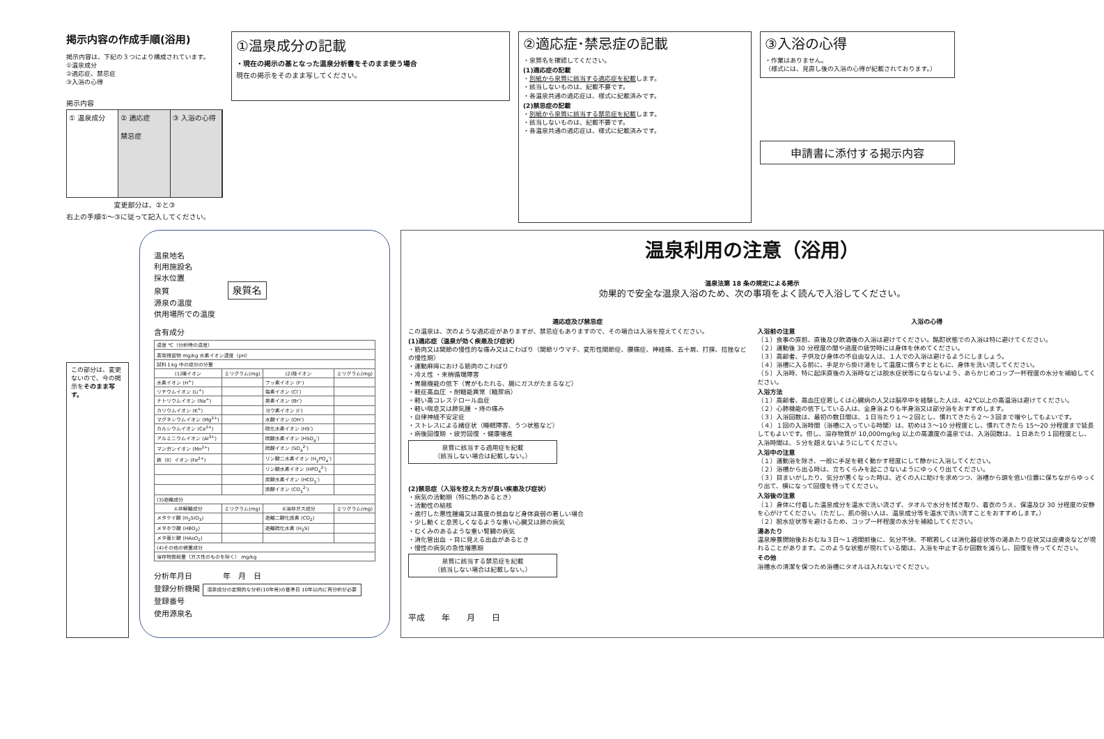掲示内容の作成手順(浴用)
掲示内容は、下記の３つにより構成されています。
①温泉成分
②適応症、禁忌症
③入浴の心得
掲示内容
① 温泉成分
② 適応症
禁忌症
③ 入浴の心得
変更部分は、②と③
右上の手順①～③に従って記入してください。
①温泉成分の記載
・現在の掲示の基となった温泉分析書をそのまま使う場合
現在の掲示をそのまま写してください。
②適応症･禁忌症の記載
・泉質名を確認してください。
(1)適応症の記載
・別紙から泉質に該当する適応症を記載します。
・該当しないものは、記載不要です。
・各温泉共通の適応症は、様式に記載済みです。
(2)禁忌症の記載
・別紙から泉質に該当する禁忌症を記載します。
・該当しないものは、記載不要です。
・各温泉共通の適応症は、様式に記載済みです。
③入浴の心得
・作業はありません。
（様式には、見直し後の入浴の心得が記載されております。）
申請書に添付する掲示内容
この部分は、変更ないので、今の掲示をそのまま写す。
温泉地名
利用施設名
採水位置
泉質 泉質名
源泉の温度
供用場所での温度
含有成分
| 温度 ℃（分析時の温度） | | | |
| 蒸発残留物 mg/kg 水素イオン濃度（pH） | | | |
| 試料１kg 中の成分の分量 | | | |
| (1)陽イオン | ミリグラム(mg) | (2)陰イオン | ミリグラム(mg) |
| 水素イオン (H<sup>+</sup>) | | フッ素イオン (F<sup>-</sup>) | |
| リチウムイオン (Li<sup>+</sup>) | | 塩素イオン (Cl<sup>-</sup>) | |
| ナトリウムイオン (Na<sup>+</sup>) | | 臭素イオン (Br<sup>-</sup>) | |
| カリウムイオン (K<sup>+</sup>) | | ヨウ素イオン (I<sup>-</sup>) | |
| マグネシウムイオン (Mg<sup>2+</sup>) | | 水酸イオン (OH<sup>-</sup>) | |
| カルシウムイオン (Ca<sup>2+</sup>) | | 硫化水素イオン (HS<sup>-</sup>) | |
| アルミニウムイオン (Al<sup>3+</sup>) | | 硫酸水素イオン (HSO<sub>4</sub><sup>-</sup>) | |
| マンガンイオン (Mn<sup>2+</sup>) | | 硫酸イオン (SO<sub>4</sub><sup>2-</sup>) | |
| 鉄（II）イオン (Fe<sup>2+</sup>) | | リン酸二水素イオン (H<sub>2</sub>PO<sub>4</sub><sup>-</sup>) | |
| | | リン酸水素イオン (HPO<sub>4</sub><sup>2-</sup>) | |
| | | 炭酸水素イオン (HCO<sub>3</sub><sup>-</sup>) | |
| | | 炭酸イオン (CO<sub>3</sub><sup>2-</sup>) | |
| (3)遊離成分 | | | |
| ①非解離成分 | ミリグラム(mg) | ②溶存ガス成分 | ミリグラム(mg) |
| メタケイ酸 (H<sub>2</sub>SiO<sub>3</sub>) | | 遊離二酸化炭素 (CO<sub>2</sub>) | |
| メタホウ酸 (HBO<sub>2</sub>) | | 遊離硫化水素 (H<sub>2</sub>S) | |
| メタ亜ヒ酸 (HAsO<sub>2</sub>) | | | |
| (4)その他の微量成分 | | | |
| 溶存物質総量（ガス性のものを除く） mg/kg | | | |
分析年月日　　　　年　月　日
登録分析機関 温泉成分の定期的な分析(10年毎)の基準日 10年以内に再分析が必要
登録番号
使用源泉名
温泉利用の注意（浴用）
温泉法第 18 条の規定による掲示
効果的で安全な温泉入浴のため、次の事項をよく読んで入浴してください。
適応症及び禁忌症
この温泉は、次のような適応症がありますが、禁忌症もありますので、その場合は入浴を控えてください。
(1)適応症（温泉が効く疾患及び症状）
・筋肉又は関節の慢性的な痛み又はこわばり（関節リウマチ、変形性関節症、腰痛症、神経痛、五十肩、打撲、捻挫などの慢性期）
・運動麻痺における筋肉のこわばり
・冷え性 ・末梢循環障害
・胃腸機能の低下（胃がもたれる、腸にガスがたまるなど）
・軽症高血圧 ・耐糖能異常（糖尿病）
・軽い高コレステロール血症
・軽い喘息又は肺気腫 ・痔の痛み
・自律神経不安定症
・ストレスによる諸症状（睡眠障害、うつ状態など）
・病後回復期 ・疲労回復 ・健康増進
泉質に該当する適用症を記載
（該当しない場合は記載しない。）
(2)禁忌症（入浴を控えた方が良い疾患及び症状）
・病気の活動期（特に熱のあるとき）
・活動性の結核
・進行した悪性腫瘍又は高度の貧血など身体衰弱の著しい場合
・少し動くと息苦しくなるような重い心臓又は肺の病気
・むくみのあるような重い腎臓の病気
・消化管出血 ・目に見える出血があるとき
・慢性の病気の急性増悪期
泉質に該当する禁忌症を記載
（該当しない場合は記載しない。）
平成　　年　　月　　日
入浴の心得
入浴前の注意
（１）食事の直前、直後及び飲酒後の入浴は避けてください。酩酊状態での入浴は特に避けてください。
（２）運動後 30 分程度の間や過度の疲労時には身体を休めてください。
（３）高齢者、子供及び身体の不自由な人は、１人での入浴は避けるようにしましょう。
（４）浴槽に入る前に、手足から掛け湯をして温度に慣らすとともに、身体を洗い流してください。
（５）入浴時、特に起床直後の入浴時などは脱水症状等にならないよう、あらかじめコップ一杯程度の水分を補給してください。
入浴方法
（１）高齢者、高血圧症若しくは心臓病の人又は脳卒中を経験した人は、42℃以上の高温浴は避けてください。
（２）心肺機能の低下している人は、全身浴よりも半身浴又は部分浴をおすすめします。
（３）入浴回数は、最初の数日間は、１日当たり１～２回とし、慣れてきたら２～３回まで増やしてもよいです。
（４）１回の入浴時間（浴槽に入っている時間）は、初めは３～10 分程度とし、慣れてきたら 15～20 分程度まで延長してもよいです。但し、溶存物質が 10,000mg/kg 以上の高濃度の温泉では、入浴回数は、１日あたり１回程度とし、入浴時間は、５分を超えないようにしてください。
入浴中の注意
（１）運動浴を除き、一般に手足を軽く動かす程度にして静かに入浴してください。
（２）浴槽から出る時は、立ちくらみを起こさないようにゆっくり出てください。
（３）目まいがしたり、気分が悪くなった時は、近くの人に助けを求めつつ、浴槽から頭を低い位置に保ちながらゆっくり出て、横になって回復を待ってください。
入浴後の注意
（１）身体に付着した温泉成分を温水で洗い流さず、タオルで水分を拭き取り、着衣のうえ、保温及び 30 分程度の安静を心がけてください。（ただし、肌の弱い人は、温泉成分等を温水で洗い流すことをおすすめします。）
（２）脱水症状等を避けるため、コップ一杯程度の水分を補給してください。
湯あたり
温泉療養開始後おおむね３日～１週間前後に、気分不快、不眠若しくは消化器症状等の湯あたり症状又は皮膚炎などが現れることがあります。このような状態が現れている間は、入浴を中止するか回数を減らし、回復を待ってください。
その他
浴槽水の清潔を保つため浴槽にタオルは入れないでください。